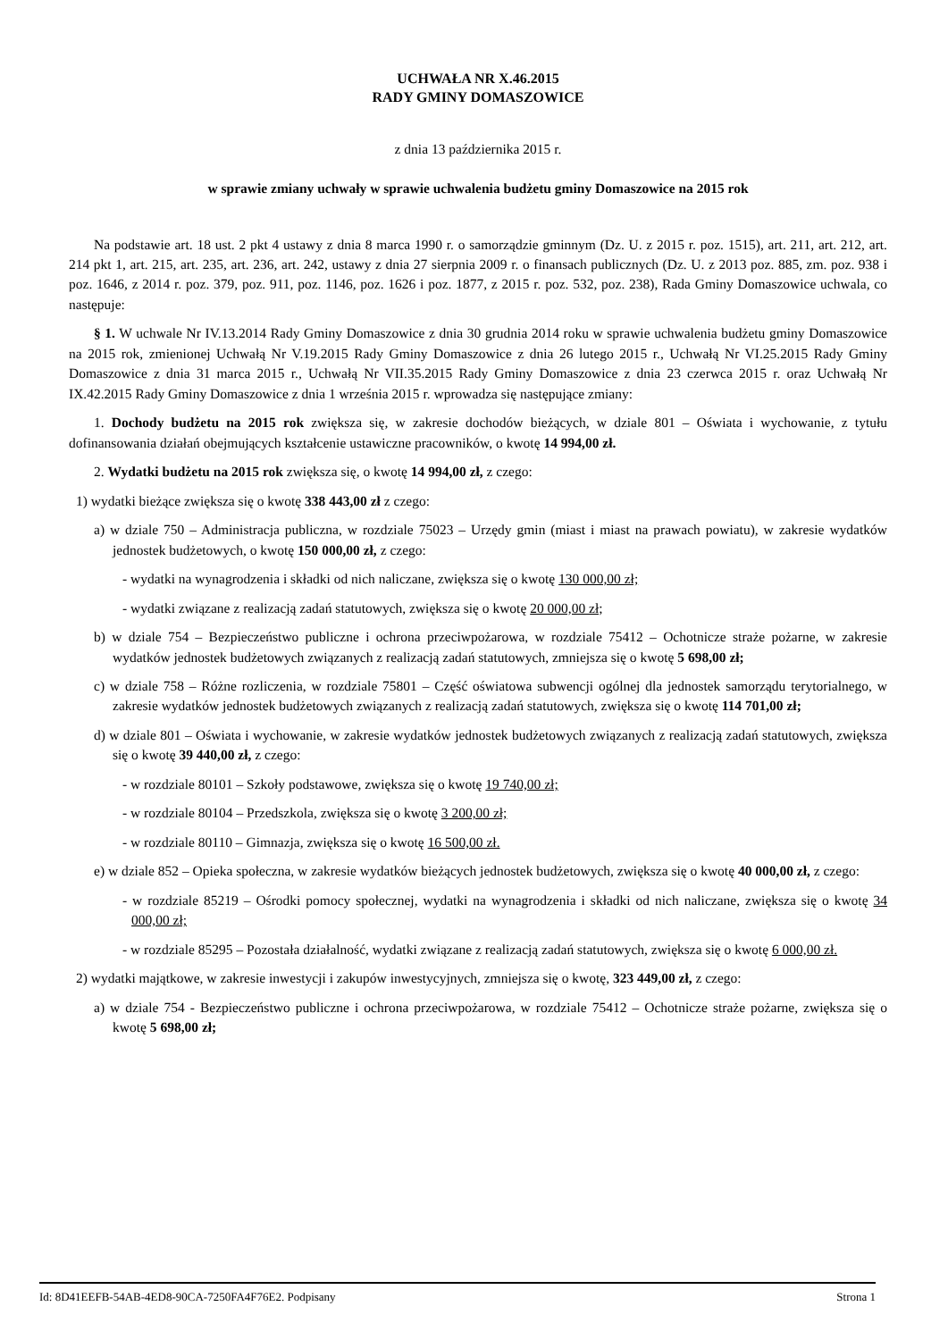UCHWAŁA NR X.46.2015
RADY GMINY DOMASZOWICE
z dnia 13 października 2015 r.
w sprawie zmiany uchwały w sprawie uchwalenia budżetu gminy Domaszowice na 2015 rok
Na podstawie art. 18 ust. 2 pkt 4 ustawy z dnia 8 marca 1990 r. o samorządzie gminnym (Dz. U. z 2015 r. poz. 1515), art. 211, art. 212, art. 214 pkt 1, art. 215, art. 235, art. 236, art. 242, ustawy z dnia 27 sierpnia 2009 r. o finansach publicznych (Dz. U. z 2013 poz. 885, zm. poz. 938 i poz. 1646, z 2014 r. poz. 379, poz. 911, poz. 1146, poz. 1626 i poz. 1877, z 2015 r. poz. 532, poz. 238), Rada Gminy Domaszowice uchwala, co następuje:
§ 1. W uchwale Nr IV.13.2014 Rady Gminy Domaszowice z dnia 30 grudnia 2014 roku w sprawie uchwalenia budżetu gminy Domaszowice na 2015 rok, zmienionej Uchwałą Nr V.19.2015 Rady Gminy Domaszowice z dnia 26 lutego 2015 r., Uchwałą Nr VI.25.2015 Rady Gminy Domaszowice z dnia 31 marca 2015 r., Uchwałą Nr VII.35.2015 Rady Gminy Domaszowice z dnia 23 czerwca 2015 r. oraz Uchwałą Nr IX.42.2015 Rady Gminy Domaszowice z dnia 1 września 2015 r. wprowadza się następujące zmiany:
1. Dochody budżetu na 2015 rok zwiększa się, w zakresie dochodów bieżących, w dziale 801 – Oświata i wychowanie, z tytułu dofinansowania działań obejmujących kształcenie ustawiczne pracowników, o kwotę 14 994,00 zł.
2. Wydatki budżetu na 2015 rok zwiększa się, o kwotę 14 994,00 zł, z czego:
1) wydatki bieżące zwiększa się o kwotę 338 443,00 zł z czego:
a) w dziale 750 – Administracja publiczna, w rozdziale 75023 – Urzędy gmin (miast i miast na prawach powiatu), w zakresie wydatków jednostek budżetowych, o kwotę 150 000,00 zł, z czego:
- wydatki na wynagrodzenia i składki od nich naliczane, zwiększa się o kwotę 130 000,00 zł;
- wydatki związane z realizacją zadań statutowych, zwiększa się o kwotę 20 000,00 zł;
b) w dziale 754 – Bezpieczeństwo publiczne i ochrona przeciwpożarowa, w rozdziale 75412 – Ochotnicze straże pożarne, w zakresie wydatków jednostek budżetowych związanych z realizacją zadań statutowych, zmniejsza się o kwotę 5 698,00 zł;
c) w dziale 758 – Różne rozliczenia, w rozdziale 75801 – Część oświatowa subwencji ogólnej dla jednostek samorządu terytorialnego, w zakresie wydatków jednostek budżetowych związanych z realizacją zadań statutowych, zwiększa się o kwotę 114 701,00 zł;
d) w dziale 801 – Oświata i wychowanie, w zakresie wydatków jednostek budżetowych związanych z realizacją zadań statutowych, zwiększa się o kwotę 39 440,00 zł, z czego:
- w rozdziale 80101 – Szkoły podstawowe, zwiększa się o kwotę 19 740,00 zł;
- w rozdziale 80104 – Przedszkola, zwiększa się o kwotę 3 200,00 zł;
- w rozdziale 80110 – Gimnazja, zwiększa się o kwotę 16 500,00 zł.
e) w dziale 852 – Opieka społeczna, w zakresie wydatków bieżących jednostek budżetowych, zwiększa się o kwotę 40 000,00 zł, z czego:
- w rozdziale 85219 – Ośrodki pomocy społecznej, wydatki na wynagrodzenia i składki od nich naliczane, zwiększa się o kwotę 34 000,00 zł;
- w rozdziale 85295 – Pozostała działalność, wydatki związane z realizacją zadań statutowych, zwiększa się o kwotę 6 000,00 zł.
2) wydatki majątkowe, w zakresie inwestycji i zakupów inwestycyjnych, zmniejsza się o kwotę, 323 449,00 zł, z czego:
a) w dziale 754 - Bezpieczeństwo publiczne i ochrona przeciwpożarowa, w rozdziale 75412 – Ochotnicze straże pożarne, zwiększa się o kwotę 5 698,00 zł;
Id: 8D41EEFB-54AB-4ED8-90CA-7250FA4F76E2. Podpisany Strona 1